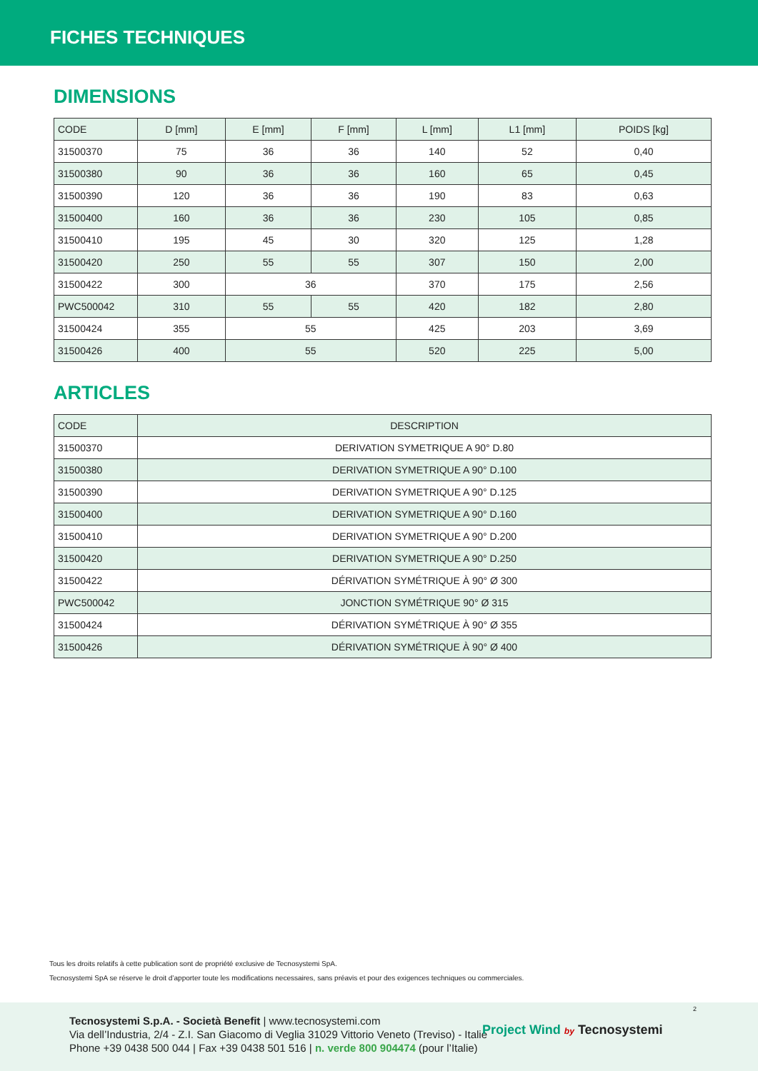FICHES TECHNIQUES
DIMENSIONS
| CODE | D [mm] | E [mm] | F [mm] | L [mm] | L1 [mm] | POIDS [kg] |
| --- | --- | --- | --- | --- | --- | --- |
| 31500370 | 75 | 36 | 36 | 140 | 52 | 0,40 |
| 31500380 | 90 | 36 | 36 | 160 | 65 | 0,45 |
| 31500390 | 120 | 36 | 36 | 190 | 83 | 0,63 |
| 31500400 | 160 | 36 | 36 | 230 | 105 | 0,85 |
| 31500410 | 195 | 45 | 30 | 320 | 125 | 1,28 |
| 31500420 | 250 | 55 | 55 | 307 | 150 | 2,00 |
| 31500422 | 300 | 36 | | 370 | 175 | 2,56 |
| PWC500042 | 310 | 55 | 55 | 420 | 182 | 2,80 |
| 31500424 | 355 | 55 | | 425 | 203 | 3,69 |
| 31500426 | 400 | 55 | | 520 | 225 | 5,00 |
ARTICLES
| CODE | DESCRIPTION |
| --- | --- |
| 31500370 | DERIVATION SYMETRIQUE A 90° D.80 |
| 31500380 | DERIVATION SYMETRIQUE A 90° D.100 |
| 31500390 | DERIVATION SYMETRIQUE A 90° D.125 |
| 31500400 | DERIVATION SYMETRIQUE A 90° D.160 |
| 31500410 | DERIVATION SYMETRIQUE A 90° D.200 |
| 31500420 | DERIVATION SYMETRIQUE A 90° D.250 |
| 31500422 | DÉRIVATION SYMÉTRIQUE À 90° Ø 300 |
| PWC500042 | JONCTION SYMÉTRIQUE 90° Ø 315 |
| 31500424 | DÉRIVATION SYMÉTRIQUE À 90° Ø 355 |
| 31500426 | DÉRIVATION SYMÉTRIQUE À 90° Ø 400 |
Tous les droits relatifs à cette publication sont de propriété exclusive de Tecnosystemi SpA.
Tecnosystemi SpA se réserve le droit d’apporter toute les modifications necessaires, sans préavis et pour des exigences techniques ou commerciales.
Tecnosystemi S.p.A. - Società Benefit | www.tecnosystemi.com
Via dell’Industria, 2/4 - Z.I. San Giacomo di Veglia 31029 Vittorio Veneto (Treviso) - Italie
Phone +39 0438 500 044 | Fax +39 0438 501 516 | n. verde 800 904474 (pour l’Italie)
Project Wind by Tecnosystemi
2